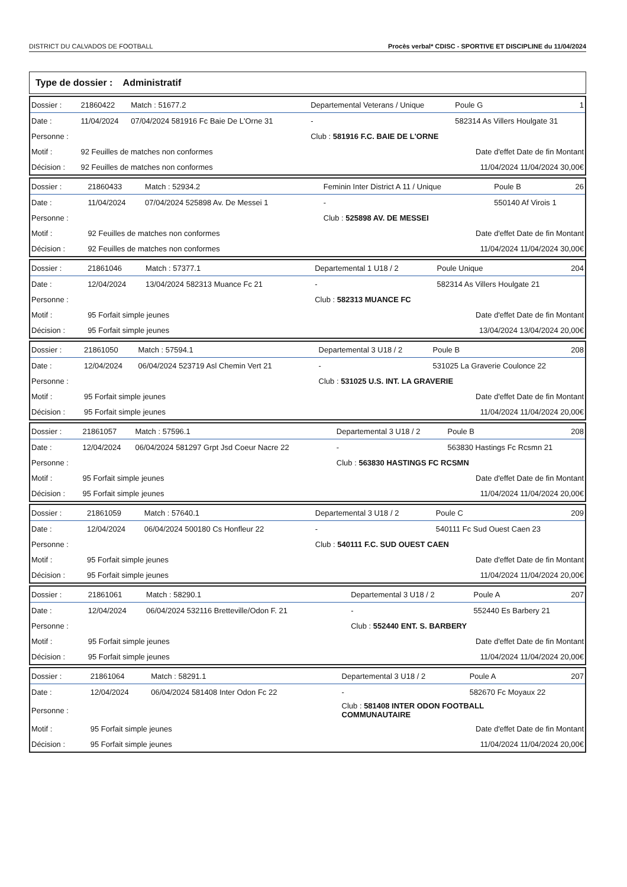DISTRICT DU CALVADOS DE FOOTBALL Procès verbal* CDISC - SPORTIVE ET DISCIPLINE du 11/04/2024
Type de dossier : Administratif
| Dossier : | 21860422 | Match : 51677.2 | Departemental Veterans / Unique | | Poule G | 1 |
| Date : | 11/04/2024 | 07/04/2024 581916 Fc Baie De L'Orne 31 | | - | 582314 As Villers Houlgate 31 | |
| Personne : | | | | Club : 581916 F.C. BAIE DE L'ORNE | | |
| Motif : | 92 Feuilles de matches non conformes | | | Date d'effet Date de fin Montant | | |
| Décision : | 92 Feuilles de matches non conformes | | | 11/04/2024 11/04/2024 30,00€ | | |
| Dossier : | 21860433 | Match : 52934.2 | Feminin Inter District A 11 / Unique | | Poule B | 26 |
| Date : | 11/04/2024 | 07/04/2024 525898 Av. De Messei 1 | | - | 550140 Af Virois 1 | |
| Personne : | | | | Club : 525898 AV. DE MESSEI | | |
| Motif : | 92 Feuilles de matches non conformes | | | Date d'effet Date de fin Montant | | |
| Décision : | 92 Feuilles de matches non conformes | | | 11/04/2024 11/04/2024 30,00€ | | |
| Dossier : | 21861046 | Match : 57377.1 | Departemental 1 U18 / 2 | | Poule Unique | 204 |
| Date : | 12/04/2024 | 13/04/2024 582313 Muance Fc 21 | | - | 582314 As Villers Houlgate 21 | |
| Personne : | | | | Club : 582313 MUANCE FC | | |
| Motif : | 95 Forfait simple jeunes | | | Date d'effet Date de fin Montant | | |
| Décision : | 95 Forfait simple jeunes | | | 13/04/2024 13/04/2024 20,00€ | | |
| Dossier : | 21861050 | Match : 57594.1 | Departemental 3 U18 / 2 | | Poule B | 208 |
| Date : | 12/04/2024 | 06/04/2024 523719 Asl Chemin Vert 21 | | - | 531025 La Graverie Coulonce 22 | |
| Personne : | | | | Club : 531025 U.S. INT. LA GRAVERIE | | |
| Motif : | 95 Forfait simple jeunes | | | Date d'effet Date de fin Montant | | |
| Décision : | 95 Forfait simple jeunes | | | 11/04/2024 11/04/2024 20,00€ | | |
| Dossier : | 21861057 | Match : 57596.1 | Departemental 3 U18 / 2 | | Poule B | 208 |
| Date : | 12/04/2024 | 06/04/2024 581297 Grpt Jsd Coeur Nacre 22 | | - | 563830 Hastings Fc Rcsmn 21 | |
| Personne : | | | | Club : 563830 HASTINGS FC RCSMN | | |
| Motif : | 95 Forfait simple jeunes | | | Date d'effet Date de fin Montant | | |
| Décision : | 95 Forfait simple jeunes | | | 11/04/2024 11/04/2024 20,00€ | | |
| Dossier : | 21861059 | Match : 57640.1 | Departemental 3 U18 / 2 | | Poule C | 209 |
| Date : | 12/04/2024 | 06/04/2024 500180 Cs Honfleur 22 | | - | 540111 Fc Sud Ouest Caen 23 | |
| Personne : | | | | Club : 540111 F.C. SUD OUEST CAEN | | |
| Motif : | 95 Forfait simple jeunes | | | Date d'effet Date de fin Montant | | |
| Décision : | 95 Forfait simple jeunes | | | 11/04/2024 11/04/2024 20,00€ | | |
| Dossier : | 21861061 | Match : 58290.1 | Departemental 3 U18 / 2 | | Poule A | 207 |
| Date : | 12/04/2024 | 06/04/2024 532116 Bretteville/Odon F. 21 | | - | 552440 Es Barbery 21 | |
| Personne : | | | | Club : 552440 ENT. S. BARBERY | | |
| Motif : | 95 Forfait simple jeunes | | | Date d'effet Date de fin Montant | | |
| Décision : | 95 Forfait simple jeunes | | | 11/04/2024 11/04/2024 20,00€ | | |
| Dossier : | 21861064 | Match : 58291.1 | Departemental 3 U18 / 2 | | Poule A | 207 |
| Date : | 12/04/2024 | 06/04/2024 581408 Inter Odon Fc 22 | | - | 582670 Fc Moyaux 22 | |
| Personne : | | | | Club : 581408 INTER ODON FOOTBALL COMMUNAUTAIRE | | |
| Motif : | 95 Forfait simple jeunes | | | Date d'effet Date de fin Montant | | |
| Décision : | 95 Forfait simple jeunes | | | 11/04/2024 11/04/2024 20,00€ | | |